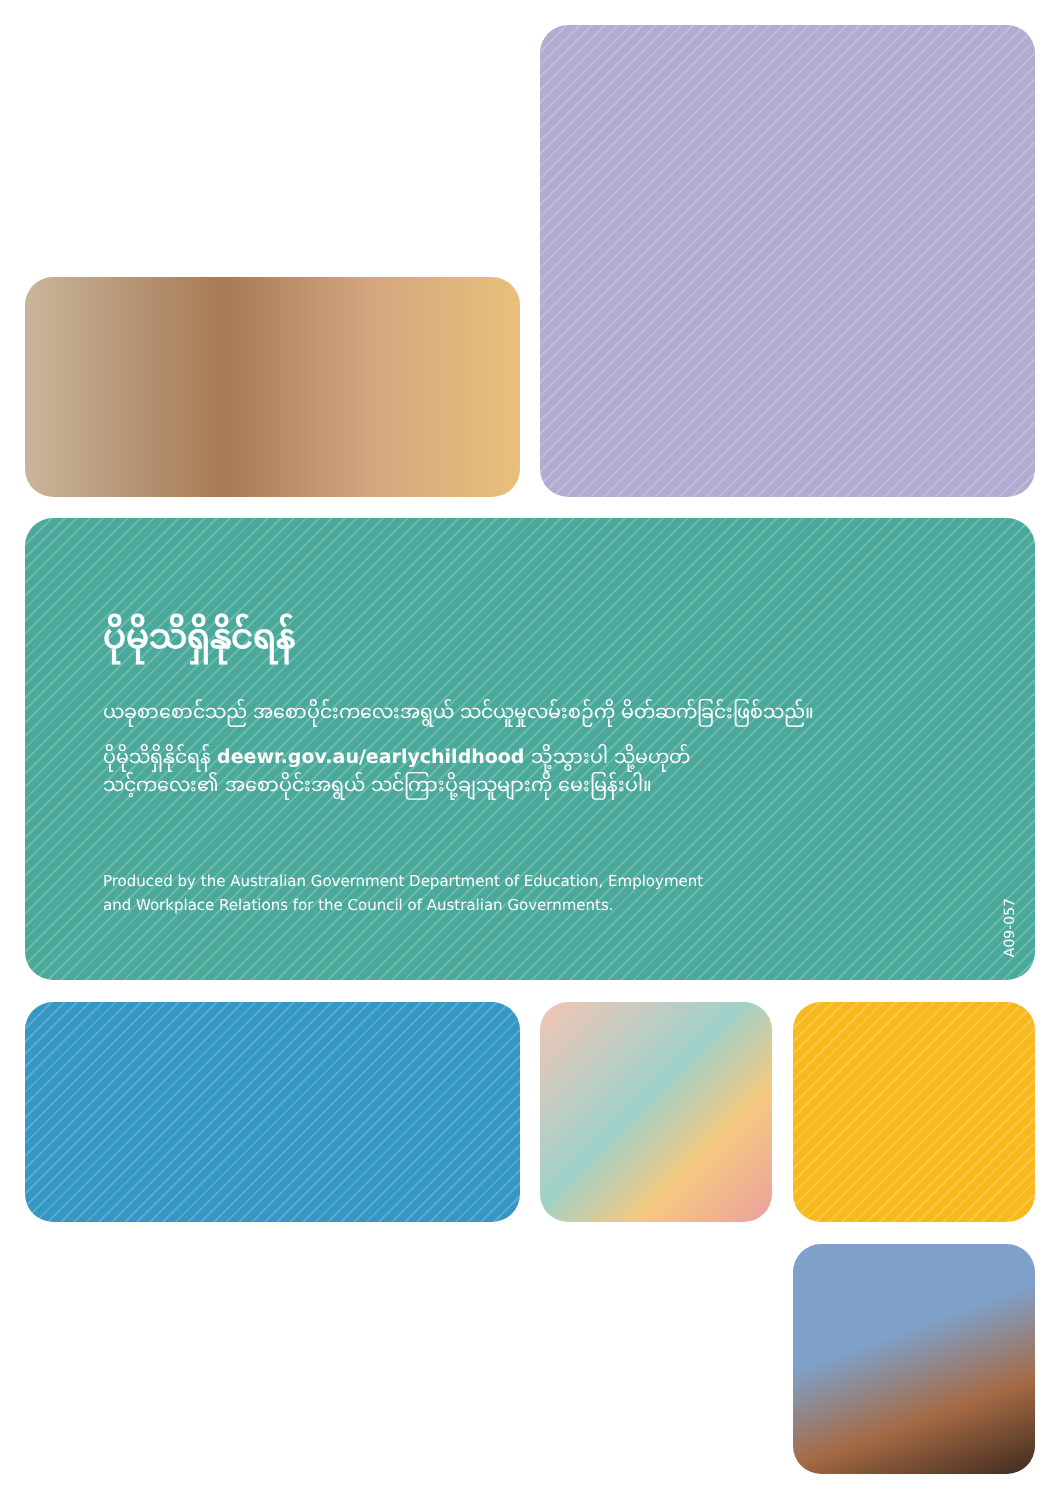ပိုမိုသိရှိနိုင်ရန်
ယခုစာစောင်သည် အစောပိုင်းကလေးအရွယ် သင်ယူမှုလမ်းစဉ်ကို မိတ်ဆက်ခြင်းဖြစ်သည်။
ပိုမိုသိရှိနိုင်ရန် deewr.gov.au/earlychildhood သို့သွားပါ သို့မဟုတ်
သင့်ကလေး၏ အစောပိုင်းအရွယ် သင်ကြားပို့ချသူများကို မေးမြန်းပါ။
Produced by the Australian Government Department of Education, Employment
and Workplace Relations for the Council of Australian Governments.
A09-057